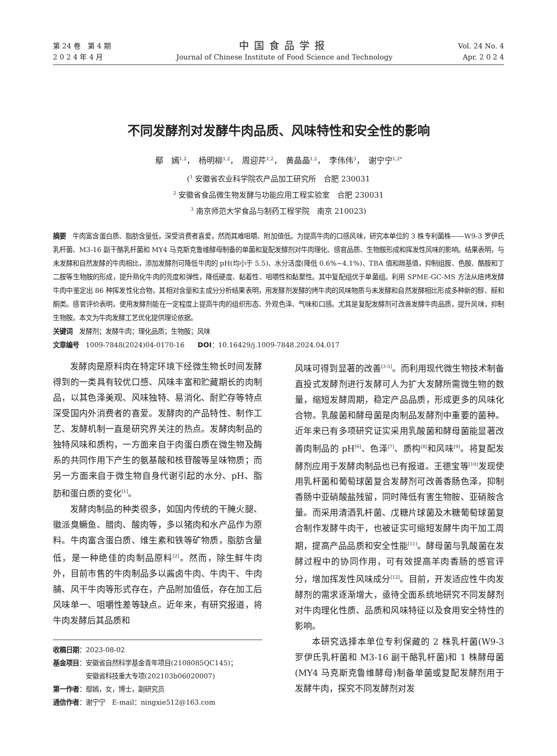第 24 卷　第 4 期
2 0 2 4 年 4 月
中国食品学报
Journal of Chinese Institute of Food Science and Technology
Vol. 24 No. 4
Apr. 2 0 2 4
不同发酵剂对发酵牛肉品质、风味特性和安全性的影响
鄢　嫣<sup>1,2</sup>，　杨明柳<sup>1,2</sup>，　周迎芹<sup>1,2</sup>，　黄晶晶<sup>1,2</sup>，　李伟伟<sup>3</sup>，　谢宁宁<sup>1,2*</sup>
(<sup>1</sup> 安徽省农业科学院农产品加工研究所　合肥 230031
<sup>2</sup> 安徽省食品微生物发酵与功能应用工程实验室　合肥 230031
<sup>3</sup> 南京师范大学食品与制药工程学院　南京 210023)
摘要　牛肉富含蛋白质、脂肪含量低，深受消费者喜爱，然而其难咀嚼、附加值低。为提高牛肉的口感风味，研究本单位的 3 株专利菌株——W9-3 罗伊氏乳杆菌、M3-16 副干酪乳杆菌和 MY4 马克斯克鲁维酵母制备的单菌和复配发酵剂对牛肉理化、感官品质、生物胺形成和挥发性风味的影响。结果表明，与未发酵和自然发酵的牛肉相比，添加发酵剂可降低牛肉的 pH(均小于 5.5)、水分活度(降低 0.6%~4.1%)、TBA 值和羰基值，抑制组胺、色胺、酪胺和丁二胺等生物胺的形成，提升熟化牛肉的亮度和弹性，降低硬度、黏着性、咀嚼性和黏聚性。其中复配组优于单菌组。利用 SPME-GC-MS 方法从焙烤发酵牛肉中鉴定出 86 种挥发性化合物，其相对含量和主成分分析结果表明，用发酵剂发酵的烤牛肉的风味物质与未发酵和自然发酵相比形成多种新的醇、醛和酮类。感官评价表明，使用发酵剂能在一定程度上提高牛肉的组织形态、外观色泽、气味和口感。尤其是复配发酵剂可改善发酵牛肉品质，提升风味，抑制生物胺。本文为牛肉发酵工艺优化提供理论依据。
关键词　发酵剂；发酵牛肉；理化品质；生物胺；风味
文章编号　1009-7848(2024)04-0170-16　　DOI：10.16429/j.1009-7848.2024.04.017
发酵肉是原料肉在特定环境下经微生物长时间发酵得到的一类具有较优口感、风味丰富和贮藏期长的肉制品，以其色泽美观、风味独特、易消化、耐贮存等特点深受国内外消费者的喜爱。发酵肉的产品特性、制作工艺、发酵机制一直是研究界关注的热点。发酵肉制品的独特风味和质构，一方面来自于肉蛋白质在微生物及酶系的共同作用下产生的氨基酸和核苷酸等呈味物质；而另一方面来自于微生物自身代谢引起的水分、pH、脂肪和蛋白质的变化<sup>[1]</sup>。
发酵肉制品的种类很多，如国内传统的干腌火腿、徽派臭鳜鱼、腊肉、酸肉等，多以猪肉和水产品作为原料。牛肉富含蛋白质、维生素和铁等矿物质，脂肪含量低，是一种绝佳的肉制品原料<sup>[2]</sup>。然而，除生鲜牛肉外，目前市售的牛肉制品多以酱卤牛肉、牛肉干、牛肉脯、风干牛肉等形式存在，产品附加值低，存在加工后风味单一、咀嚼性差等缺点。近年来，有研究报道，将牛肉发酵后其品质和
收稿日期：2023-08-02
基金项目：安徽省自然科学基金青年项目(2108085QC145)；
　　　　　安徽省科技重大专项(202103b06020007)
第一作者：鄢嫣，女，博士，副研究员
通信作者：谢宁宁　E-mail：ningxie512@163.com
风味可得到显著的改善<sup>[3-5]</sup>。而利用现代微生物技术制备直投式发酵剂进行发酵可人为扩大发酵所需微生物的数量，缩短发酵周期，稳定产品品质，形成更多的风味化合物。乳酸菌和酵母菌是肉制品发酵剂中重要的菌种。近年来已有多项研究证实采用乳酸菌和酵母菌能显著改善肉制品的 pH<sup>[6]</sup>、色泽<sup>[7]</sup>、质构<sup>[8]</sup>和风味<sup>[9]</sup>。将复配发酵剂应用于发酵肉制品也已有报道。王德宝等<sup>[10]</sup>发现使用乳杆菌和葡萄球菌复合发酵剂可改善香肠色泽，抑制香肠中亚硝酸盐残留，同时降低有害生物胺、亚硝胺含量。而采用清酒乳杆菌、戊糖片球菌及木糖葡萄球菌复合制作发酵牛肉干，也被证实可缩短发酵牛肉干加工周期，提高产品品质和安全性能<sup>[11]</sup>。酵母菌与乳酸菌在发酵过程中的协同作用，可有效提高羊肉香肠的感官评分，增加挥发性风味成分<sup>[12]</sup>。目前，开发适应性牛肉发酵剂的需求逐渐增大，亟待全面系统地研究不同发酵剂对牛肉理化性质、品质和风味特征以及食用安全特性的影响。
本研究选择本单位专利保藏的 2 株乳杆菌(W9-3 罗伊氏乳杆菌和 M3-16 副干酪乳杆菌)和 1 株酵母菌(MY4 马克斯克鲁维酵母)制备单菌或复配发酵剂用于发酵牛肉，探究不同发酵剂对发